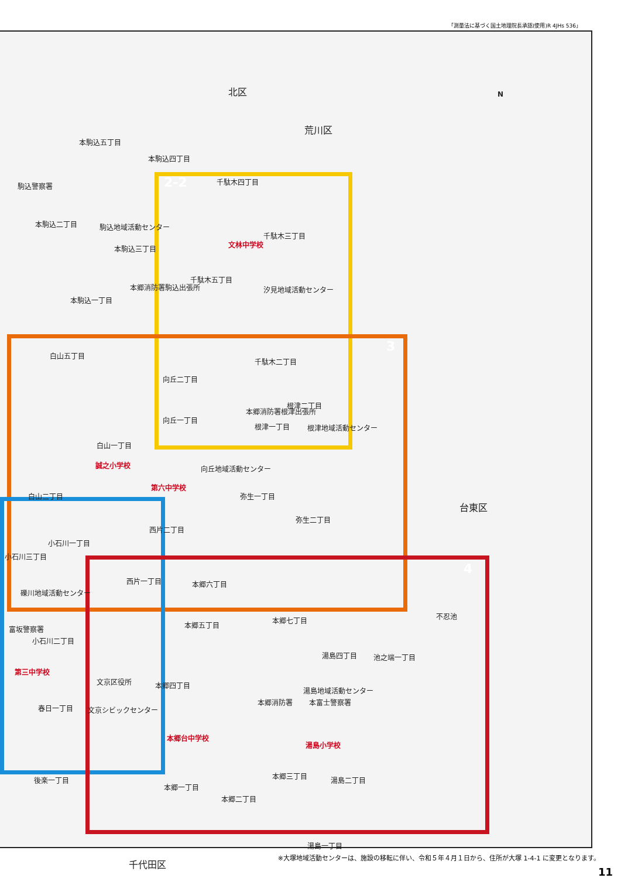「測量法に基づく国土地理院長承認(使用)R 4JHs 536」
北区
荒川区
台東区
千代田区
N
2-2
3
4
本駒込五丁目
本駒込四丁目
駒込警察署 千駄木四丁目
本駒込二丁目 駒込地域活動センター
千駄木三丁目
文林中学校
本駒込三丁目
千駄木五丁目
本郷消防署駒込出張所 汐見地域活動センター
本駒込一丁目
白山五丁目
千駄木二丁目
向丘二丁目
根津二丁目
本郷消防署根津出張所
根津一丁目
向丘一丁目
根津地域活動センター
白山一丁目
誠之小学校 向丘地域活動センター
第六中学校
白山二丁目 弥生一丁目
弥生二丁目
西片二丁目
小石川一丁目
小石川三丁目
西片一丁目 本郷六丁目
礫川地域活動センター
本郷七丁目 不忍池
本郷五丁目
富坂警察署
小石川二丁目
湯島四丁目 池之端一丁目
第三中学校
文京区役所 本郷四丁目
湯島地域活動センター
本郷消防署 本富士警察署
春日一丁目 文京シビックセンター
本郷台中学校
湯島小学校
本郷三丁目 湯島二丁目
後楽一丁目
本郷一丁目
本郷二丁目
湯島一丁目
※大塚地域活動センターは、施設の移転に伴い、令和５年４月１日から、住所が大塚 1-4-1 に変更となります。
11